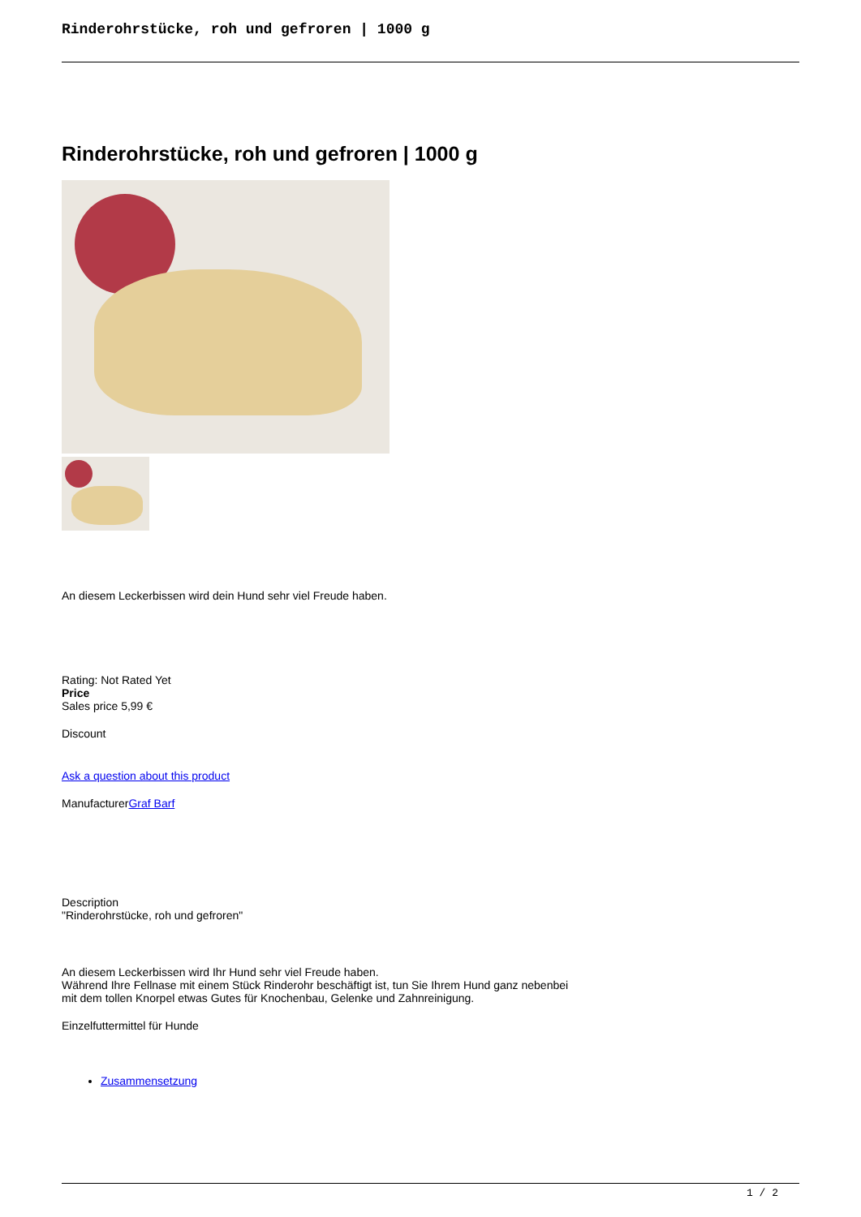Rinderohrstücke, roh und gefroren | 1000 g
Rinderohrstücke, roh und gefroren | 1000 g
An diesem Leckerbissen wird dein Hund sehr viel Freude haben.
Rating: Not Rated Yet
Price
Sales price 5,99 €
Discount
Ask a question about this product
ManufacturerGraf Barf
Description
"Rinderohrstücke, roh und gefroren"
An diesem Leckerbissen wird Ihr Hund sehr viel Freude haben.
Während Ihre Fellnase mit einem Stück Rinderohr beschäftigt ist, tun Sie Ihrem Hund ganz nebenbei
mit dem tollen Knorpel etwas Gutes für Knochenbau, Gelenke und Zahnreinigung.
Einzelfuttermittel für Hunde
Zusammensetzung
1 / 2